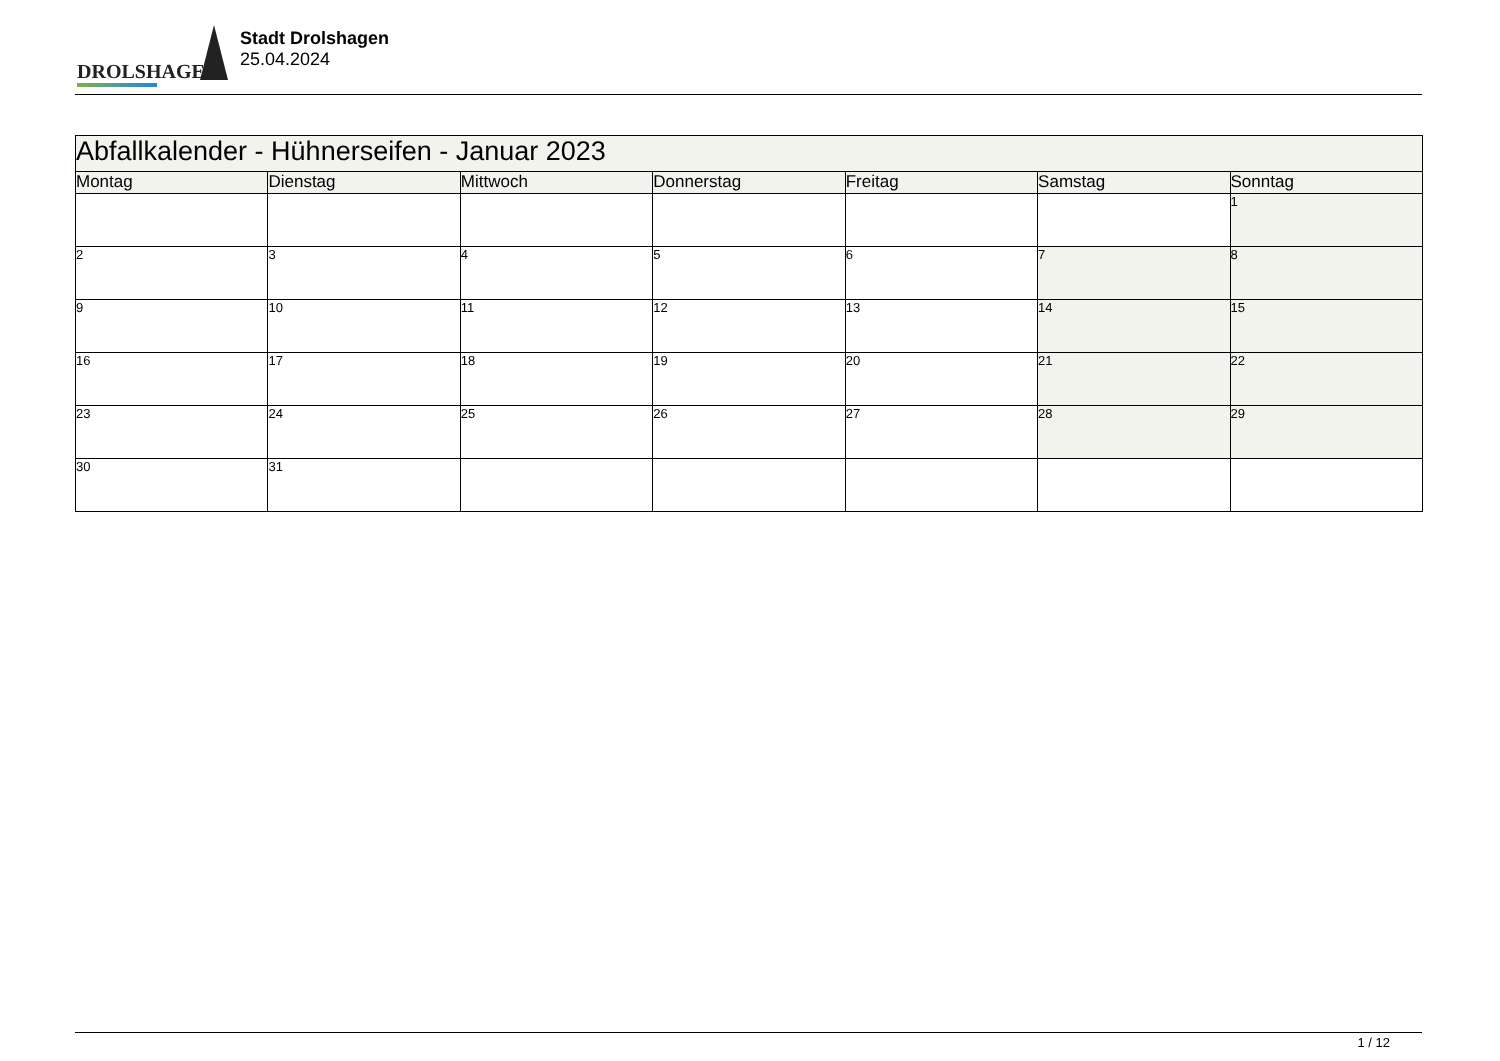DROLSHAGEN
Stadt Drolshagen
25.04.2024
| Abfallkalender - Hühnerseifen - Januar 2023 | | | | | | |
| Montag | Dienstag | Mittwoch | Donnerstag | Freitag | Samstag | Sonntag |
| | | | | | | 1 |
| 2 | 3 | 4 | 5 | 6 | 7 | 8 |
| 9 | 10 | 11 | 12 | 13 | 14 | 15 |
| 16 | 17 | 18 | 19 | 20 | 21 | 22 |
| 23 | 24 | 25 | 26 | 27 | 28 | 29 |
| 30 | 31 | | | | | |
1 / 12